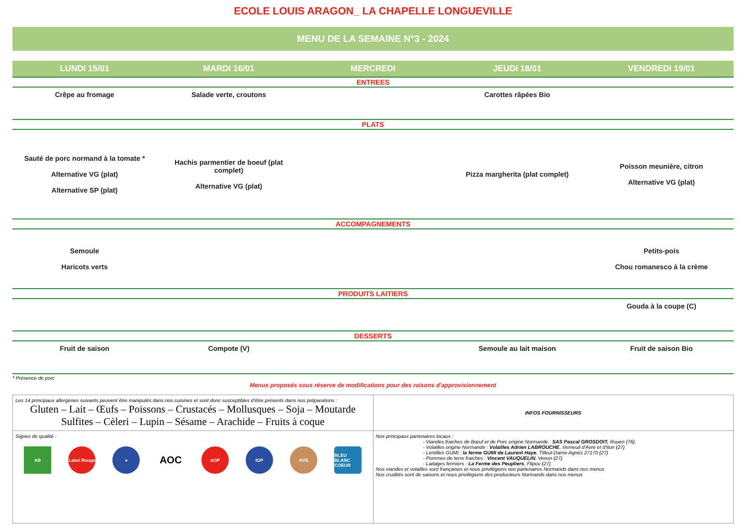ECOLE LOUIS ARAGON_ LA CHAPELLE LONGUEVILLE
MENU DE LA SEMAINE N°3 - 2024
| LUNDI 15/01 | MARDI 16/01 | MERCREDI | JEUDI 18/01 | VENDREDI 19/01 |
| --- | --- | --- | --- | --- |
| ENTREES | | | | |
| Crêpe au fromage | Salade verte, croutons | | Carottes râpées Bio | |
| PLATS | | | | |
| Sauté de porc normand à la tomate * Alternative VG (plat) Alternative SP (plat) | Hachis parmentier de boeuf (plat complet) Alternative VG (plat) | | Pizza margherita (plat complet) | Poisson meunière, citron Alternative VG (plat) |
| ACCOMPAGNEMENTS | | | | |
| Semoule Haricots verts | | | | Petits-pois Chou romanesco à la crème |
| PRODUITS LAITIERS | | | | |
| | | | | Gouda à la coupe (C) |
| DESSERTS | | | | |
| Fruit de saison | Compote (V) | | Semoule au lait maison | Fruit de saison Bio |
* Présence de porc
Menus proposés sous réserve de modifications pour des raisons d'approvisionnement
| Les 14 principaux allergènes suivants peuvent être manipulés dans nos cuisines et sont donc susceptibles d’être présents dans nos préparations : Gluten – Lait – Œufs – Poissons – Crustacés – Mollusques – Soja – Moutarde Sulfites – Cèleri – Lupin – Sésame – Arachide – Fruits à coque | INFOS FOURNISSEURS |
| Signes de qualité : AB Label Rouge ● AOC AOP IGP HVE BLEU BLANC COEUR | Nos principaux partenaires locaux : - Viandes fraiches de Bœuf et de Porc origine Normande : SAS Pascal GROSDOIT, Rouen (76) - Volailles origine Normande : Volailles Adrien LABROUCHE , Verneuil d'Avre et d'Iton (27) - Lentilles GUMI : la ferme GUMI de Laurent Haye , Tilleul-Dame-Agnès 27170 (27) - Pommes de terre fraiches : Vincent VAUQUELIN , Venon (27) - Laitages fermiers : La Ferme des Peupliers , Flipou (27) Nos viandes et volailles sont françaises et nous privilégions nos partenaires Normands dans nos menus Nos crudités sont de saisons et nous privilégions des producteurs Normands dans nos menus |